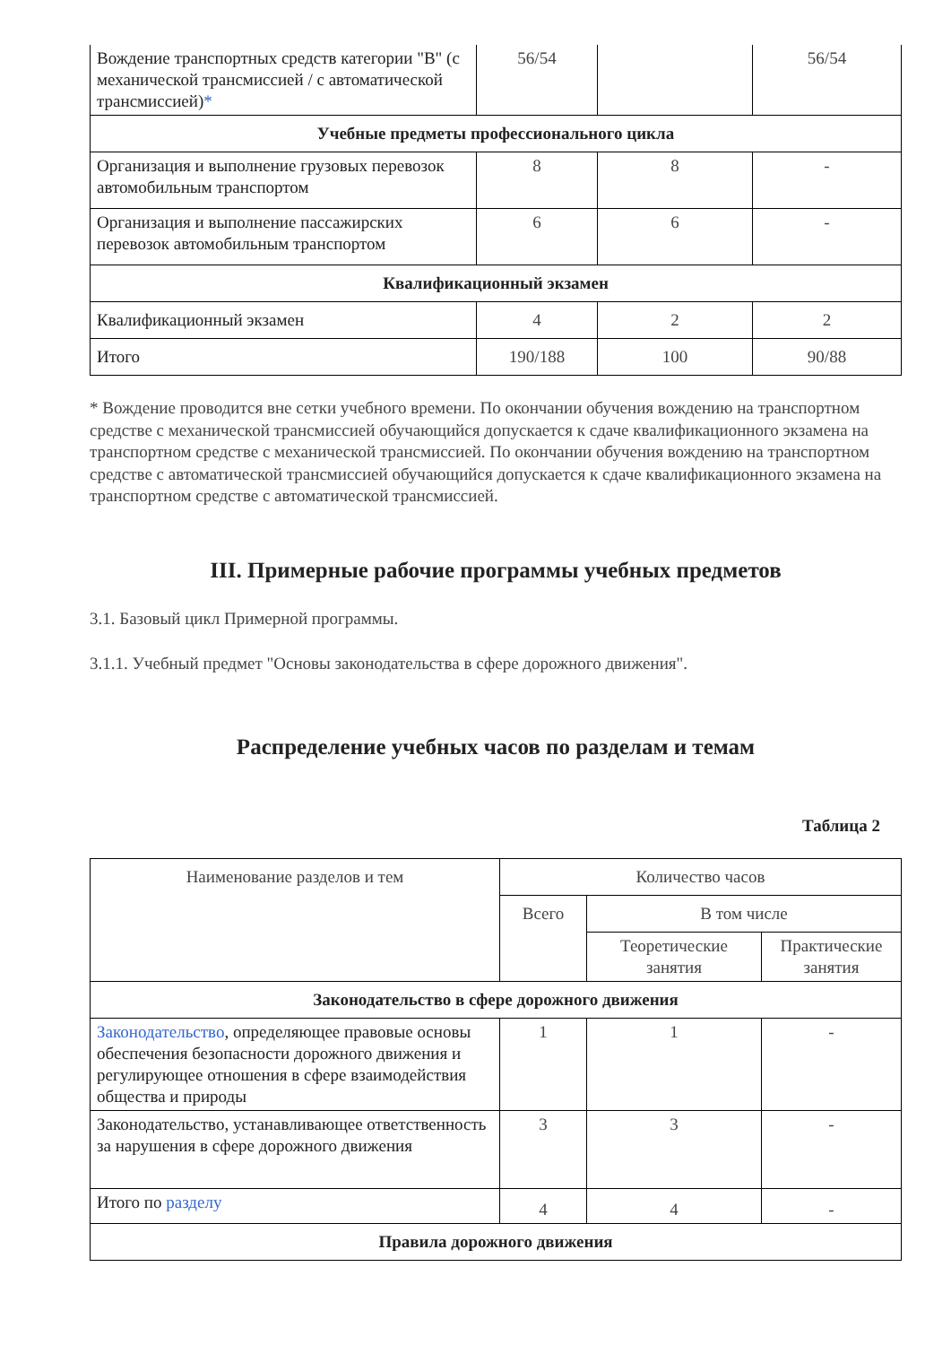| Вождение транспортных средств категории "B" (с механической трансмиссией / с автоматической трансмиссией) * | 56/54 | | 56/54 |
| Учебные предметы профессионального цикла | | | |
| Организация и выполнение грузовых перевозок автомобильным транспортом | 8 | 8 | - |
| Организация и выполнение пассажирских перевозок автомобильным транспортом | 6 | 6 | - |
| Квалификационный экзамен | | | |
| Квалификационный экзамен | 4 | 2 | 2 |
| Итого | 190/188 | 100 | 90/88 |
* Вождение проводится вне сетки учебного времени. По окончании обучения вождению на транспортном средстве с механической трансмиссией обучающийся допускается к сдаче квалификационного экзамена на транспортном средстве с механической трансмиссией. По окончании обучения вождению на транспортном средстве с автоматической трансмиссией обучающийся допускается к сдаче квалификационного экзамена на транспортном средстве с автоматической трансмиссией.
III. Примерные рабочие программы учебных предметов
3.1. Базовый цикл Примерной программы.
3.1.1. Учебный предмет "Основы законодательства в сфере дорожного движения".
Распределение учебных часов по разделам и темам
Таблица 2
| Наименование разделов и тем | Количество часов | | |
| | Всего | В том числе | |
| | | Теоретические занятия | Практические занятия |
| Законодательство в сфере дорожного движения | | | |
| Законодательство , определяющее правовые основы обеспечения безопасности дорожного движения и регулирующее отношения в сфере взаимодействия общества и природы | 1 | 1 | - |
| Законодательство, устанавливающее ответственность за нарушения в сфере дорожного движения | 3 | 3 | - |
| Итого по разделу | 4 | 4 | - |
| Правила дорожного движения | | | |